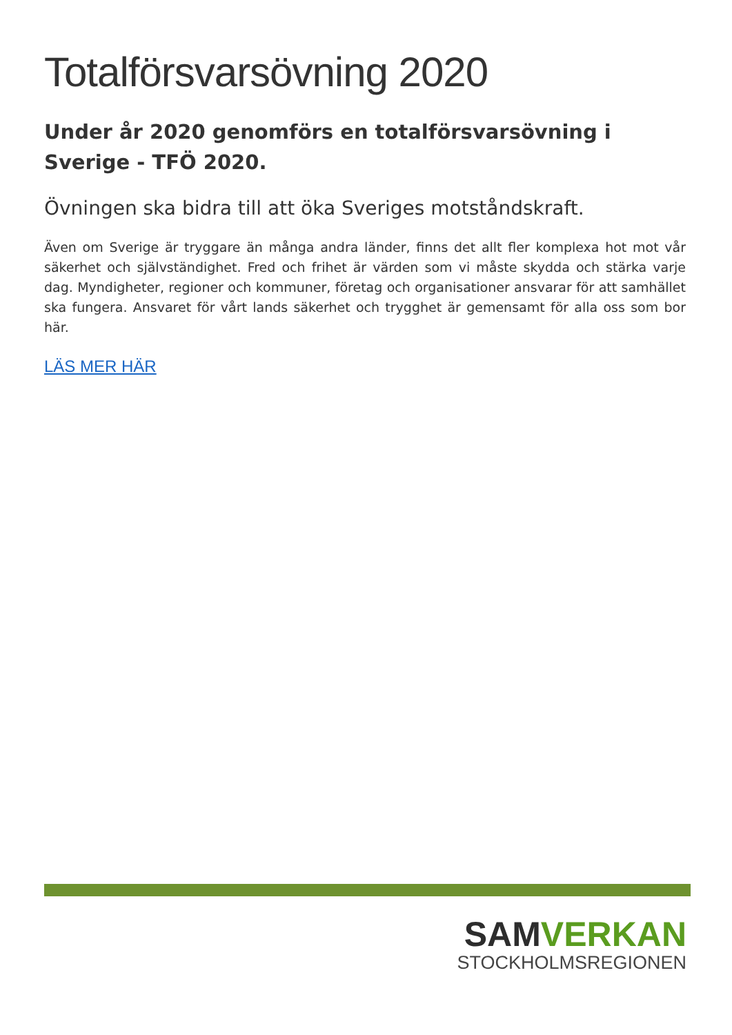Totalförsvarsövning 2020
Under år 2020 genomförs en totalförsvarsövning i Sverige - TFÖ 2020.
Övningen ska bidra till att öka Sveriges motståndskraft.
Även om Sverige är tryggare än många andra länder, finns det allt fler komplexa hot mot vår säkerhet och självständighet. Fred och frihet är värden som vi måste skydda och stärka varje dag. Myndigheter, regioner och kommuner, företag och organisationer ansvarar för att samhället ska fungera. Ansvaret för vårt lands säkerhet och trygghet är gemensamt för alla oss som bor här.
LÄS MER HÄR
SAMVERKAN
STOCKHOLMSREGIONEN